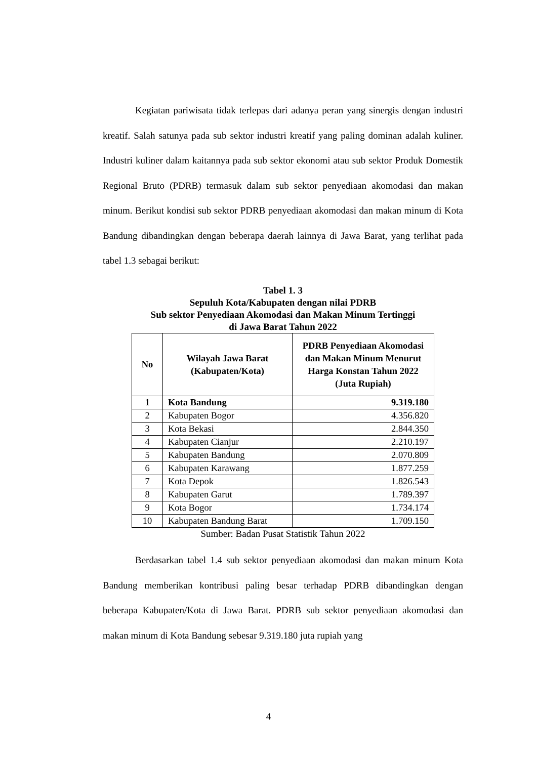Kegiatan pariwisata tidak terlepas dari adanya peran yang sinergis dengan industri kreatif. Salah satunya pada sub sektor industri kreatif yang paling dominan adalah kuliner. Industri kuliner dalam kaitannya pada sub sektor ekonomi atau sub sektor Produk Domestik Regional Bruto (PDRB) termasuk dalam sub sektor penyediaan akomodasi dan makan minum. Berikut kondisi sub sektor PDRB penyediaan akomodasi dan makan minum di Kota Bandung dibandingkan dengan beberapa daerah lainnya di Jawa Barat, yang terlihat pada tabel 1.3 sebagai berikut:
Tabel 1. 3
Sepuluh Kota/Kabupaten dengan nilai PDRB
Sub sektor Penyediaan Akomodasi dan Makan Minum Tertinggi
di Jawa Barat Tahun 2022
| No | Wilayah Jawa Barat (Kabupaten/Kota) | PDRB Penyediaan Akomodasi dan Makan Minum Menurut Harga Konstan Tahun 2022 (Juta Rupiah) |
| --- | --- | --- |
| 1 | Kota Bandung | 9.319.180 |
| 2 | Kabupaten Bogor | 4.356.820 |
| 3 | Kota Bekasi | 2.844.350 |
| 4 | Kabupaten Cianjur | 2.210.197 |
| 5 | Kabupaten Bandung | 2.070.809 |
| 6 | Kabupaten Karawang | 1.877.259 |
| 7 | Kota Depok | 1.826.543 |
| 8 | Kabupaten Garut | 1.789.397 |
| 9 | Kota Bogor | 1.734.174 |
| 10 | Kabupaten Bandung Barat | 1.709.150 |
Sumber: Badan Pusat Statistik Tahun 2022
Berdasarkan tabel 1.4 sub sektor penyediaan akomodasi dan makan minum Kota Bandung memberikan kontribusi paling besar terhadap PDRB dibandingkan dengan beberapa Kabupaten/Kota di Jawa Barat. PDRB sub sektor penyediaan akomodasi dan makan minum di Kota Bandung sebesar 9.319.180 juta rupiah yang
4